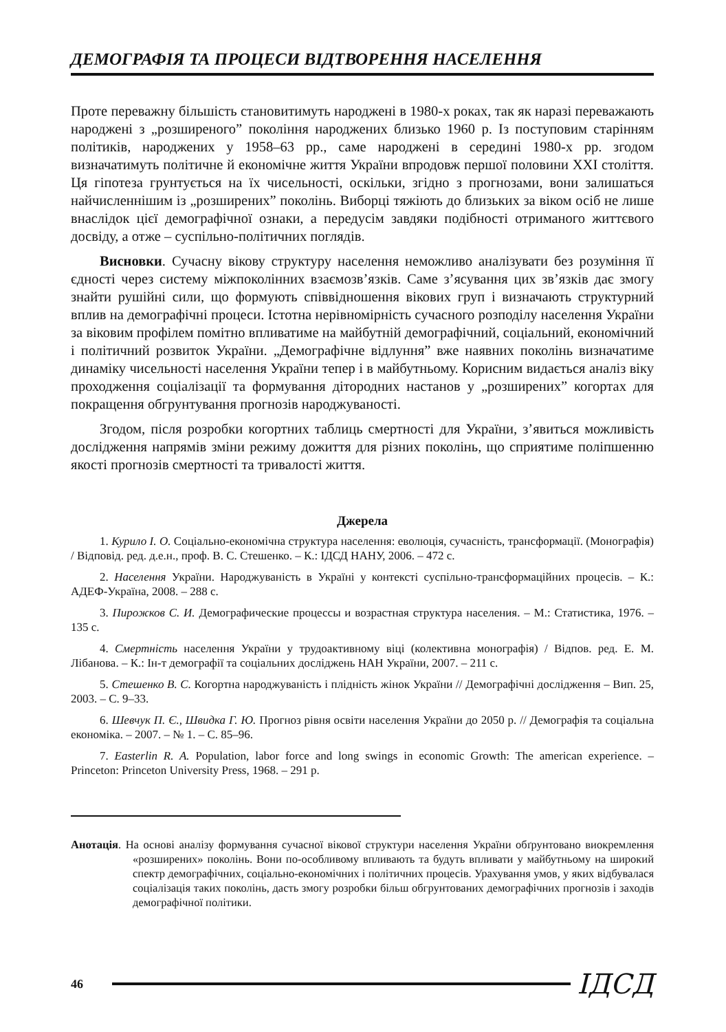ДЕМОГРАФІЯ ТА ПРОЦЕСИ ВІДТВОРЕННЯ НАСЕЛЕННЯ
Проте переважну більшість становитимуть народжені в 1980-х роках, так як наразі переважають народжені з „розширеного” покоління народжених близько 1960 р. Із поступовим старінням політиків, народжених у 1958–63 рр., саме народжені в середині 1980-х рр. згодом визначатимуть політичне й економічне життя України впродовж першої половини XXI століття. Ця гіпотеза грунтується на їх чисельності, оскільки, згідно з прогнозами, вони залишаться найчисленнішим із „розширених” поколінь. Виборці тяжіють до близьких за віком осіб не лише внаслідок цієї демографічної ознаки, а передусім завдяки подібності отриманого життєвого досвіду, а отже – суспільно-політичних поглядів.
Висновки. Сучасну вікову структуру населення неможливо аналізувати без розуміння її єдності через систему міжпоколінних взаємозв’язків. Саме з’ясування цих зв’язків дає змогу знайти рушійні сили, що формують співвідношення вікових груп і визначають структурний вплив на демографічні процеси. Істотна нерівномірність сучасного розподілу населення України за віковим профілем помітно впливатиме на майбутній демографічний, соціальний, економічний і політичний розвиток України. „Демографічне відлуння” вже наявних поколінь визначатиме динаміку чисельності населення України тепер і в майбутньому. Корисним видається аналіз віку проходження соціалізації та формування дітородних настанов у „розширених” когортах для покращення обгрунтування прогнозів народжуваності.
Згодом, після розробки когортних таблиць смертності для України, з’явиться можливість дослідження напрямів зміни режиму дожиття для різних поколінь, що сприятиме поліпшенню якості прогнозів смертності та тривалості життя.
Джерела
1. Курило І. О. Соціально-економічна структура населення: еволюція, сучасність, трансформації. (Монографія) / Відповід. ред. д.е.н., проф. В. С. Стешенко. – К.: ІДСД НАНУ, 2006. – 472 с.
2. Населення України. Народжуваність в Україні у контексті суспільно-трансформаційних процесів. – К.: АДЕФ-Україна, 2008. – 288 с.
3. Пирожков С. И. Демографические процессы и возрастная структура населения. – М.: Статистика, 1976. – 135 с.
4. Смертність населення України у трудоактивному віці (колективна монографія) / Відпов. ред. Е. М. Лібанова. – К.: Ін-т демографії та соціальних досліджень НАН України, 2007. – 211 с.
5. Стешенко В. С. Когортна народжуваність і плідність жінок України // Демографічні дослідження – Вип. 25, 2003. – С. 9–33.
6. Шевчук П. Є., Швидка Г. Ю. Прогноз рівня освіти населення України до 2050 р. // Демографія та соціальна економіка. – 2007. – № 1. – С. 85–96.
7. Easterlin R. A. Population, labor force and long swings in economic Growth: The american experience. – Princeton: Princeton University Press, 1968. – 291 p.
Анотація. На основі аналізу формування сучасної вікової структури населення України обґрунтовано виокремлення «розширених» поколінь. Вони по-особливому впливають та будуть впливати у майбутньому на широкий спектр демографічних, соціально-економічних і політичних процесів. Урахування умов, у яких відбувалася соціалізація таких поколінь, дасть змогу розробки більш обгрунтованих демографічних прогнозів і заходів демографічної політики.
46 ІДСД